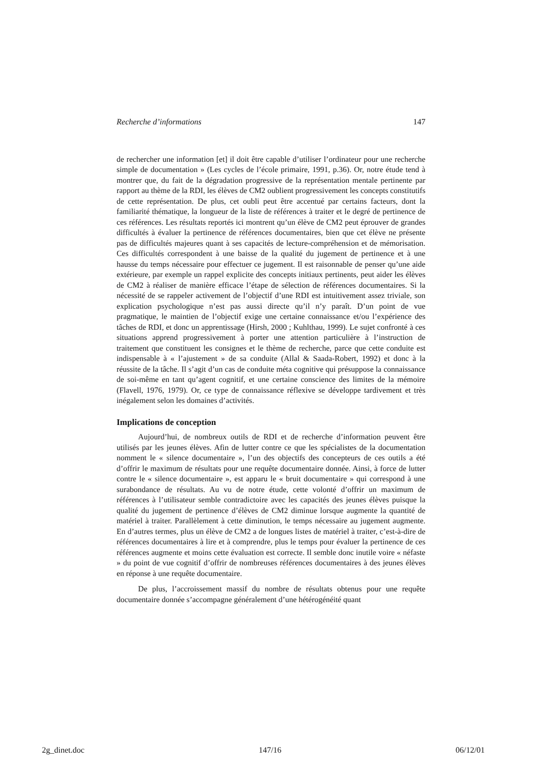Recherche d’informations 147
de rechercher une information [et] il doit être capable d’utiliser l’ordinateur pour une recherche simple de documentation » (Les cycles de l’école primaire, 1991, p.36). Or, notre étude tend à montrer que, du fait de la dégradation progressive de la représentation mentale pertinente par rapport au thème de la RDI, les élèves de CM2 oublient progressivement les concepts constitutifs de cette représentation. De plus, cet oubli peut être accentué par certains facteurs, dont la familiarité thématique, la longueur de la liste de références à traiter et le degré de pertinence de ces références. Les résultats reportés ici montrent qu’un élève de CM2 peut éprouver de grandes difficultés à évaluer la pertinence de références documentaires, bien que cet élève ne présente pas de difficultés majeures quant à ses capacités de lecture-compréhension et de mémorisation. Ces difficultés correspondent à une baisse de la qualité du jugement de pertinence et à une hausse du temps nécessaire pour effectuer ce jugement. Il est raisonnable de penser qu’une aide extérieure, par exemple un rappel explicite des concepts initiaux pertinents, peut aider les élèves de CM2 à réaliser de manière efficace l’étape de sélection de références documentaires. Si la nécessité de se rappeler activement de l’objectif d’une RDI est intuitivement assez triviale, son explication psychologique n’est pas aussi directe qu’il n’y paraît. D’un point de vue pragmatique, le maintien de l’objectif exige une certaine connaissance et/ou l’expérience des tâches de RDI, et donc un apprentissage (Hirsh, 2000 ; Kuhlthau, 1999). Le sujet confronté à ces situations apprend progressivement à porter une attention particulière à l’instruction de traitement que constituent les consignes et le thème de recherche, parce que cette conduite est indispensable à « l’ajustement » de sa conduite (Allal & Saada-Robert, 1992) et donc à la réussite de la tâche. Il s’agit d’un cas de conduite méta cognitive qui présuppose la connaissance de soi-même en tant qu’agent cognitif, et une certaine conscience des limites de la mémoire (Flavell, 1976, 1979). Or, ce type de connaissance réflexive se développe tardivement et très inégalement selon les domaines d’activités.
Implications de conception
Aujourd’hui, de nombreux outils de RDI et de recherche d’information peuvent être utilisés par les jeunes élèves. Afin de lutter contre ce que les spécialistes de la documentation nomment le « silence documentaire », l’un des objectifs des concepteurs de ces outils a été d’offrir le maximum de résultats pour une requête documentaire donnée. Ainsi, à force de lutter contre le « silence documentaire », est apparu le « bruit documentaire » qui correspond à une surabondance de résultats. Au vu de notre étude, cette volonté d’offrir un maximum de références à l’utilisateur semble contradictoire avec les capacités des jeunes élèves puisque la qualité du jugement de pertinence d’élèves de CM2 diminue lorsque augmente la quantité de matériel à traiter. Parallèlement à cette diminution, le temps nécessaire au jugement augmente. En d’autres termes, plus un élève de CM2 a de longues listes de matériel à traiter, c’est-à-dire de références documentaires à lire et à comprendre, plus le temps pour évaluer la pertinence de ces références augmente et moins cette évaluation est correcte. Il semble donc inutile voire « néfaste » du point de vue cognitif d’offrir de nombreuses références documentaires à des jeunes élèves en réponse à une requête documentaire.
De plus, l’accroissement massif du nombre de résultats obtenus pour une requête documentaire donnée s’accompagne généralement d’une hétérogénéité quant
2g_dinet.doc 147/16 06/12/01